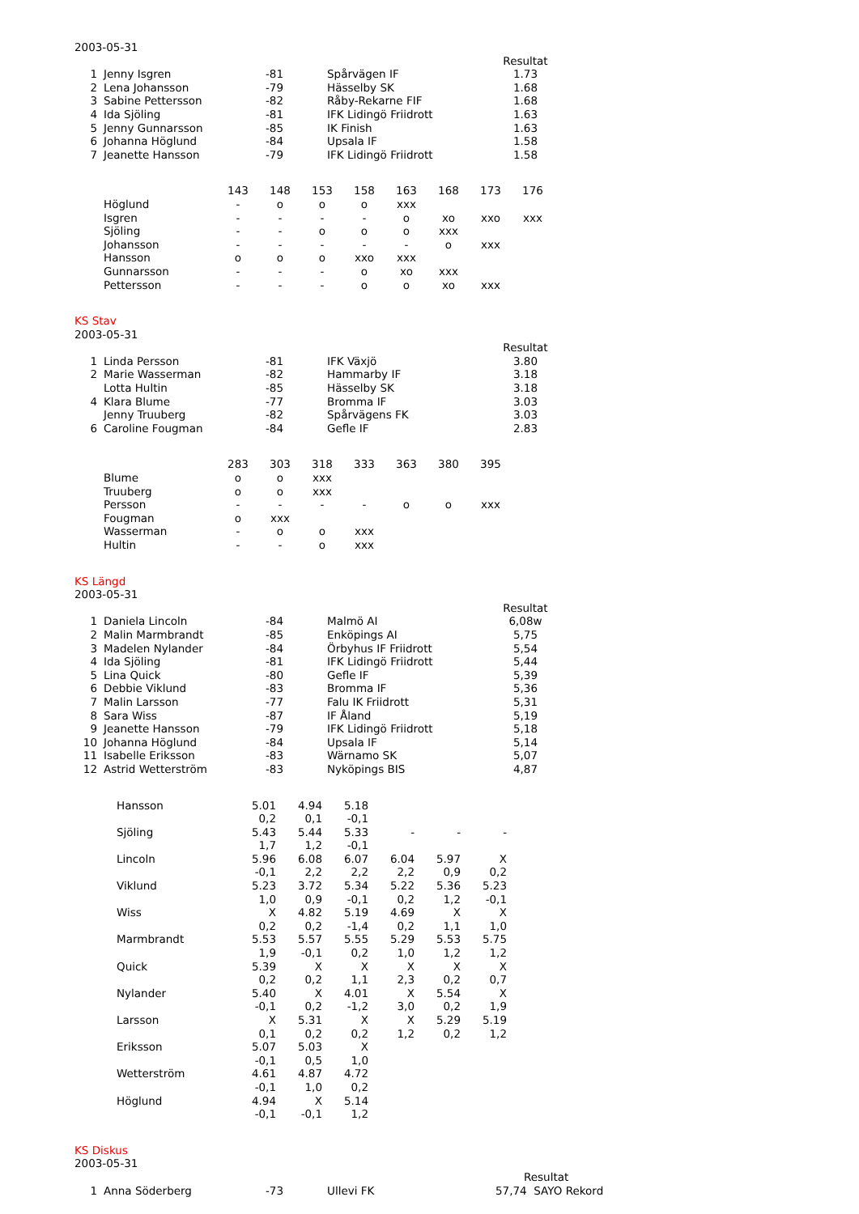2003-05-31
| | | | | Resultat |
| 1 | Jenny Isgren | -81 | Spårvägen IF | 1.73 |
| 2 | Lena Johansson | -79 | Hässelby SK | 1.68 |
| 3 | Sabine Pettersson | -82 | Råby-Rekarne FIF | 1.68 |
| 4 | Ida Sjöling | -81 | IFK Lidingö Friidrott | 1.63 |
| 5 | Jenny Gunnarsson | -85 | IK Finish | 1.63 |
| 6 | Johanna Höglund | -84 | Upsala IF | 1.58 |
| 7 | Jeanette Hansson | -79 | IFK Lidingö Friidrott | 1.58 |
| | 143 | 148 | 153 | 158 | 163 | 168 | 173 | 176 |
| --- | --- | --- | --- | --- | --- | --- | --- | --- |
| Höglund | - | o | o | o | xxx | | | |
| Isgren | - | - | - | - | o | xo | xxo | xxx |
| Sjöling | - | - | o | o | o | xxx | | |
| Johansson | - | - | - | - | - | o | xxx | |
| Hansson | o | o | o | xxo | xxx | | | |
| Gunnarsson | - | - | - | o | xo | xxx | | |
| Pettersson | - | - | - | o | o | xo | xxx | |
KS Stav
2003-05-31
| | | | | Resultat |
| 1 | Linda Persson | -81 | IFK Växjö | 3.80 |
| 2 | Marie Wasserman | -82 | Hammarby IF | 3.18 |
| | Lotta Hultin | -85 | Hässelby SK | 3.18 |
| 4 | Klara Blume | -77 | Bromma IF | 3.03 |
| | Jenny Truuberg | -82 | Spårvägens FK | 3.03 |
| 6 | Caroline Fougman | -84 | Gefle IF | 2.83 |
| | 283 | 303 | 318 | 333 | 363 | 380 | 395 |
| --- | --- | --- | --- | --- | --- | --- | --- |
| Blume | o | o | xxx | | | | |
| Truuberg | o | o | xxx | | | | |
| Persson | - | - | - | - | o | o | xxx |
| Fougman | o | xxx | | | | | |
| Wasserman | - | o | o | xxx | | | |
| Hultin | - | - | o | xxx | | | |
KS Längd
2003-05-31
| | | | | Resultat |
| 1 | Daniela Lincoln | -84 | Malmö AI | 6,08w |
| 2 | Malin Marmbrandt | -85 | Enköpings AI | 5,75 |
| 3 | Madelen Nylander | -84 | Örbyhus IF Friidrott | 5,54 |
| 4 | Ida Sjöling | -81 | IFK Lidingö Friidrott | 5,44 |
| 5 | Lina Quick | -80 | Gefle IF | 5,39 |
| 6 | Debbie Viklund | -83 | Bromma IF | 5,36 |
| 7 | Malin Larsson | -77 | Falu IK Friidrott | 5,31 |
| 8 | Sara Wiss | -87 | IF Åland | 5,19 |
| 9 | Jeanette Hansson | -79 | IFK Lidingö Friidrott | 5,18 |
| 10 | Johanna Höglund | -84 | Upsala IF | 5,14 |
| 11 | Isabelle Eriksson | -83 | Wärnamo SK | 5,07 |
| 12 | Astrid Wetterström | -83 | Nyköpings BIS | 4,87 |
| Hansson | 5.01 | 4.94 | 5.18 | | | |
| | 0,2 | 0,1 | -0,1 | | | |
| Sjöling | 5.43 | 5.44 | 5.33 | - | - | - |
| | 1,7 | 1,2 | -0,1 | | | |
| Lincoln | 5.96 | 6.08 | 6.07 | 6.04 | 5.97 | X |
| | -0,1 | 2,2 | 2,2 | 2,2 | 0,9 | 0,2 |
| Viklund | 5.23 | 3.72 | 5.34 | 5.22 | 5.36 | 5.23 |
| | 1,0 | 0,9 | -0,1 | 0,2 | 1,2 | -0,1 |
| Wiss | X | 4.82 | 5.19 | 4.69 | X | X |
| | 0,2 | 0,2 | -1,4 | 0,2 | 1,1 | 1,0 |
| Marmbrandt | 5.53 | 5.57 | 5.55 | 5.29 | 5.53 | 5.75 |
| | 1,9 | -0,1 | 0,2 | 1,0 | 1,2 | 1,2 |
| Quick | 5.39 | X | X | X | X | X |
| | 0,2 | 0,2 | 1,1 | 2,3 | 0,2 | 0,7 |
| Nylander | 5.40 | X | 4.01 | X | 5.54 | X |
| | -0,1 | 0,2 | -1,2 | 3,0 | 0,2 | 1,9 |
| Larsson | X | 5.31 | X | X | 5.29 | 5.19 |
| | 0,1 | 0,2 | 0,2 | 1,2 | 0,2 | 1,2 |
| Eriksson | 5.07 | 5.03 | X | | | |
| | -0,1 | 0,5 | 1,0 | | | |
| Wetterström | 4.61 | 4.87 | 4.72 | | | |
| | -0,1 | 1,0 | 0,2 | | | |
| Höglund | 4.94 | X | 5.14 | | | |
| | -0,1 | -0,1 | 1,2 | | | |
KS Diskus
2003-05-31
| | | | | Resultat |
| 1 | Anna Söderberg | -73 | Ullevi FK | 57,74 SAYO Rekord |